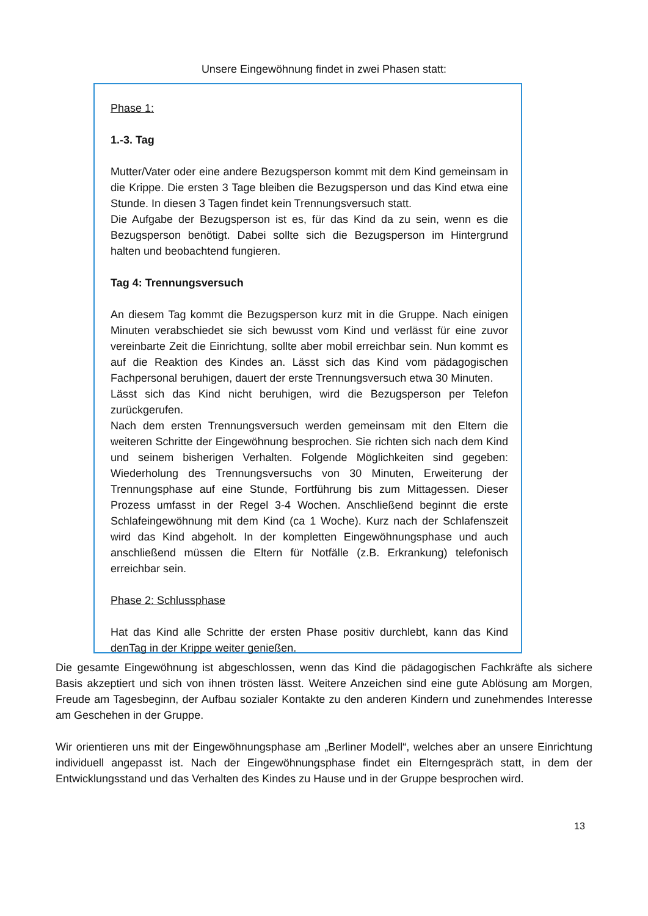Unsere Eingewöhnung findet in zwei Phasen statt:
Phase 1:
1.-3. Tag
Mutter/Vater oder eine andere Bezugsperson kommt mit dem Kind gemeinsam in die Krippe. Die ersten 3 Tage bleiben die Bezugsperson und das Kind etwa eine Stunde. In diesen 3 Tagen findet kein Trennungsversuch statt.
Die Aufgabe der Bezugsperson ist es, für das Kind da zu sein, wenn es die Bezugsperson benötigt. Dabei sollte sich die Bezugsperson im Hintergrund halten und beobachtend fungieren.
Tag 4: Trennungsversuch
An diesem Tag kommt die Bezugsperson kurz mit in die Gruppe. Nach einigen Minuten verabschiedet sie sich bewusst vom Kind und verlässt für eine zuvor vereinbarte Zeit die Einrichtung, sollte aber mobil erreichbar sein. Nun kommt es auf die Reaktion des Kindes an. Lässt sich das Kind vom pädagogischen Fachpersonal beruhigen, dauert der erste Trennungsversuch etwa 30 Minuten.
Lässt sich das Kind nicht beruhigen, wird die Bezugsperson per Telefon zurückgerufen.
Nach dem ersten Trennungsversuch werden gemeinsam mit den Eltern die weiteren Schritte der Eingewöhnung besprochen. Sie richten sich nach dem Kind und seinem bisherigen Verhalten. Folgende Möglichkeiten sind gegeben: Wiederholung des Trennungsversuchs von 30 Minuten, Erweiterung der Trennungsphase auf eine Stunde, Fortführung bis zum Mittagessen. Dieser Prozess umfasst in der Regel 3-4 Wochen. Anschließend beginnt die erste Schlafeingewöhnung mit dem Kind (ca 1 Woche). Kurz nach der Schlafenszeit wird das Kind abgeholt. In der kompletten Eingewöhnungsphase und auch anschließend müssen die Eltern für Notfälle (z.B. Erkrankung) telefonisch erreichbar sein.
Phase 2: Schlussphase
Hat das Kind alle Schritte der ersten Phase positiv durchlebt, kann das Kind denTag in der Krippe weiter genießen.
Die gesamte Eingewöhnung ist abgeschlossen, wenn das Kind die pädagogischen Fachkräfte als sichere Basis akzeptiert und sich von ihnen trösten lässt. Weitere Anzeichen sind eine gute Ablösung am Morgen, Freude am Tagesbeginn, der Aufbau sozialer Kontakte zu den anderen Kindern und zunehmendes Interesse am Geschehen in der Gruppe.
Wir orientieren uns mit der Eingewöhnungsphase am „Berliner Modell“, welches aber an unsere Einrichtung individuell angepasst ist. Nach der Eingewöhnungsphase findet ein Elterngespräch statt, in dem der Entwicklungsstand und das Verhalten des Kindes zu Hause und in der Gruppe besprochen wird.
13